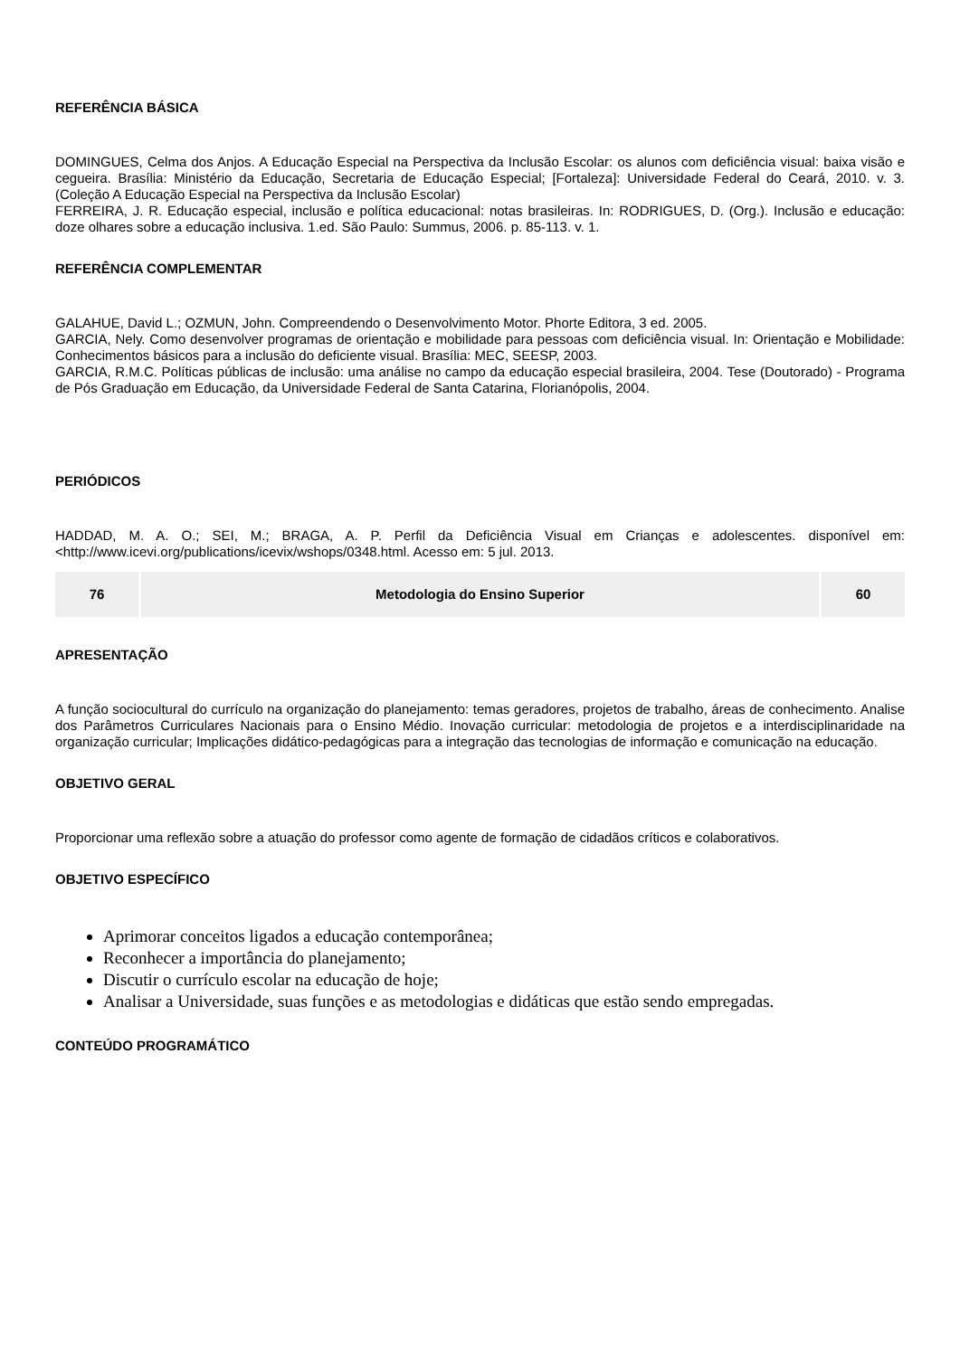REFERÊNCIA BÁSICA
DOMINGUES, Celma dos Anjos. A Educação Especial na Perspectiva da Inclusão Escolar: os alunos com deficiência visual: baixa visão e cegueira. Brasília: Ministério da Educação, Secretaria de Educação Especial; [Fortaleza]: Universidade Federal do Ceará, 2010. v. 3. (Coleção A Educação Especial na Perspectiva da Inclusão Escolar)
FERREIRA, J. R. Educação especial, inclusão e política educacional: notas brasileiras. In: RODRIGUES, D. (Org.). Inclusão e educação: doze olhares sobre a educação inclusiva. 1.ed. São Paulo: Summus, 2006. p. 85-113. v. 1.
REFERÊNCIA COMPLEMENTAR
GALAHUE, David L.; OZMUN, John. Compreendendo o Desenvolvimento Motor. Phorte Editora, 3 ed. 2005.
GARCIA, Nely. Como desenvolver programas de orientação e mobilidade para pessoas com deficiência visual. In: Orientação e Mobilidade: Conhecimentos básicos para a inclusão do deficiente visual. Brasília: MEC, SEESP, 2003.
GARCIA, R.M.C. Políticas públicas de inclusão: uma análise no campo da educação especial brasileira, 2004. Tese (Doutorado) - Programa de Pós Graduação em Educação, da Universidade Federal de Santa Catarina, Florianópolis, 2004.
PERIÓDICOS
HADDAD, M. A. O.; SEI, M.; BRAGA, A. P. Perfil da Deficiência Visual em Crianças e adolescentes. disponível em: <http://www.icevi.org/publications/icevix/wshops/0348.html. Acesso em: 5 jul. 2013.
| 76 | Metodologia do Ensino Superior | 60 |
APRESENTAÇÃO
A função sociocultural do currículo na organização do planejamento: temas geradores, projetos de trabalho, áreas de conhecimento. Analise dos Parâmetros Curriculares Nacionais para o Ensino Médio. Inovação curricular: metodologia de projetos e a interdisciplinaridade na organização curricular; Implicações didático-pedagógicas para a integração das tecnologias de informação e comunicação na educação.
OBJETIVO GERAL
Proporcionar uma reflexão sobre a atuação do professor como agente de formação de cidadãos críticos e colaborativos.
OBJETIVO ESPECÍFICO
Aprimorar conceitos ligados a educação contemporânea;
Reconhecer a importância do planejamento;
Discutir o currículo escolar na educação de hoje;
Analisar a Universidade, suas funções e as metodologias e didáticas que estão sendo empregadas.
CONTEÚDO PROGRAMÁTICO